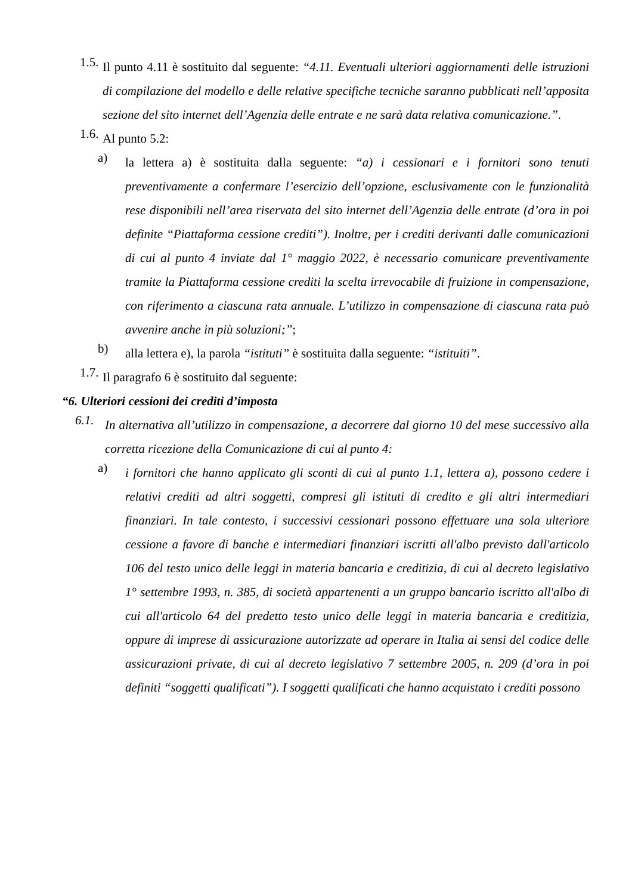1.5.
Il punto 4.11 è sostituito dal seguente: “4.11. Eventuali ulteriori aggiornamenti delle istruzioni di compilazione del modello e delle relative specifiche tecniche saranno pubblicati nell’apposita sezione del sito internet dell’Agenzia delle entrate e ne sarà data relativa comunicazione.”.
1.6.
Al punto 5.2:
a)
la lettera a) è sostituita dalla seguente: “a) i cessionari e i fornitori sono tenuti preventivamente a confermare l’esercizio dell’opzione, esclusivamente con le funzionalità rese disponibili nell’area riservata del sito internet dell’Agenzia delle entrate (d’ora in poi definite “Piattaforma cessione crediti”). Inoltre, per i crediti derivanti dalle comunicazioni di cui al punto 4 inviate dal 1° maggio 2022, è necessario comunicare preventivamente tramite la Piattaforma cessione crediti la scelta irrevocabile di fruizione in compensazione, con riferimento a ciascuna rata annuale. L’utilizzo in compensazione di ciascuna rata può avvenire anche in più soluzioni;”;
b)
alla lettera e), la parola “istituti” è sostituita dalla seguente: “istituiti”.
1.7.
Il paragrafo 6 è sostituito dal seguente:
“6. Ulteriori cessioni dei crediti d’imposta
6.1.
In alternativa all’utilizzo in compensazione, a decorrere dal giorno 10 del mese successivo alla corretta ricezione della Comunicazione di cui al punto 4:
a)
i fornitori che hanno applicato gli sconti di cui al punto 1.1, lettera a), possono cedere i relativi crediti ad altri soggetti, compresi gli istituti di credito e gli altri intermediari finanziari. In tale contesto, i successivi cessionari possono effettuare una sola ulteriore cessione a favore di banche e intermediari finanziari iscritti all'albo previsto dall'articolo 106 del testo unico delle leggi in materia bancaria e creditizia, di cui al decreto legislativo 1° settembre 1993, n. 385, di società appartenenti a un gruppo bancario iscritto all'albo di cui all'articolo 64 del predetto testo unico delle leggi in materia bancaria e creditizia, oppure di imprese di assicurazione autorizzate ad operare in Italia ai sensi del codice delle assicurazioni private, di cui al decreto legislativo 7 settembre 2005, n. 209 (d’ora in poi definiti “soggetti qualificati”). I soggetti qualificati che hanno acquistato i crediti possono